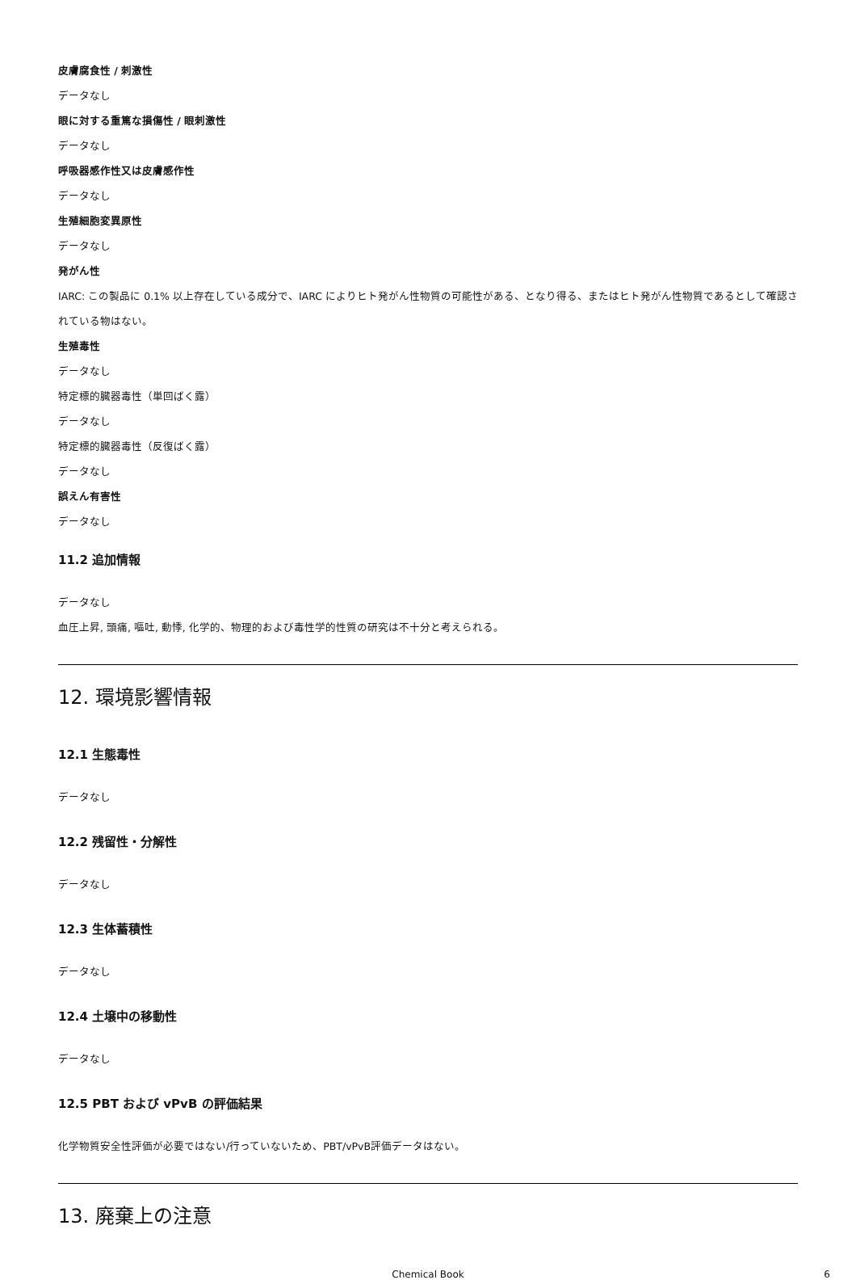皮膚腐食性 / 刺激性
データなし
眼に対する重篤な損傷性 / 眼刺激性
データなし
呼吸器感作性又は皮膚感作性
データなし
生殖細胞変異原性
データなし
発がん性
IARC: この製品に 0.1% 以上存在している成分で、IARC によりヒト発がん性物質の可能性がある、となり得る、またはヒト発がん性物質であるとして確認されている物はない。
生殖毒性
データなし
特定標的臓器毒性（単回ばく露）
データなし
特定標的臓器毒性（反復ばく露）
データなし
誤えん有害性
データなし
11.2 追加情報
データなし
血圧上昇, 頭痛, 嘔吐, 動悸, 化学的、物理的および毒性学的性質の研究は不十分と考えられる。
12. 環境影響情報
12.1 生態毒性
データなし
12.2 残留性・分解性
データなし
12.3 生体蓄積性
データなし
12.4 土壌中の移動性
データなし
12.5 PBT および vPvB の評価結果
化学物質安全性評価が必要ではない/行っていないため、PBT/vPvB評価データはない。
13. 廃棄上の注意
Chemical Book 6